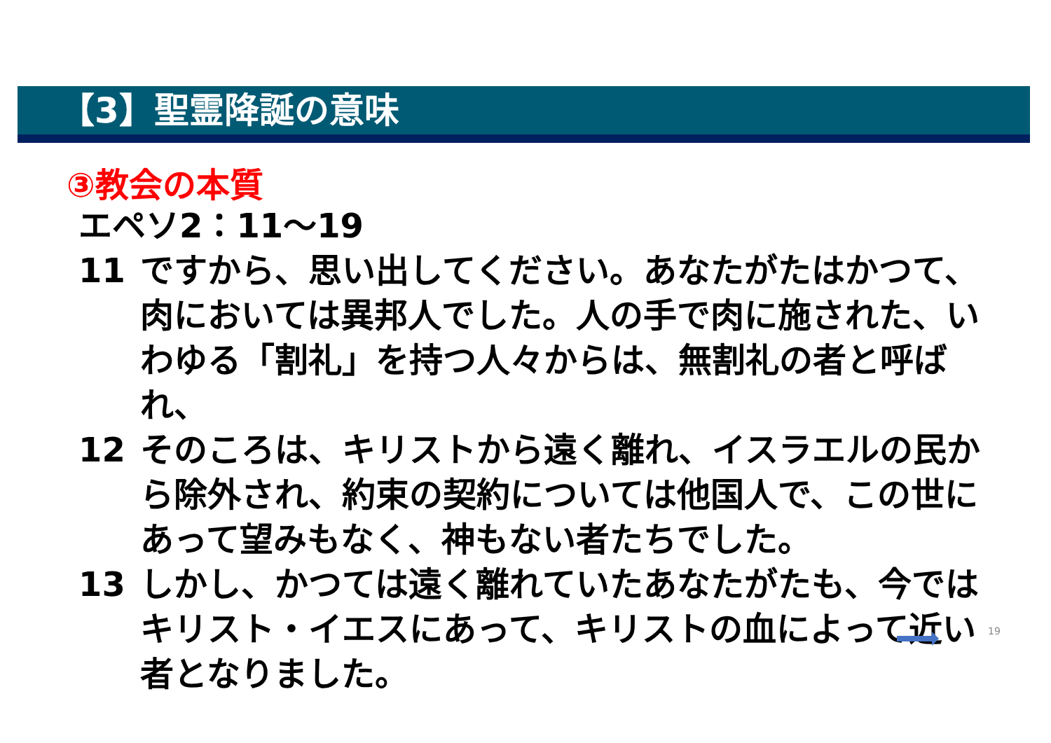【3】聖霊降誕の意味
③教会の本質
エペソ2：11～19
11 ですから、思い出してください。あなたがたはかつて、肉においては異邦人でした。人の手で肉に施された、いわゆる「割礼」を持つ人々からは、無割礼の者と呼ばれ、
12 そのころは、キリストから遠く離れ、イスラエルの民から除外され、約束の契約については他国人で、この世にあって望みもなく、神もない者たちでした。
13 しかし、かつては遠く離れていたあなたがたも、今ではキリスト・イエスにあって、キリストの血によって近い者となりました。
19